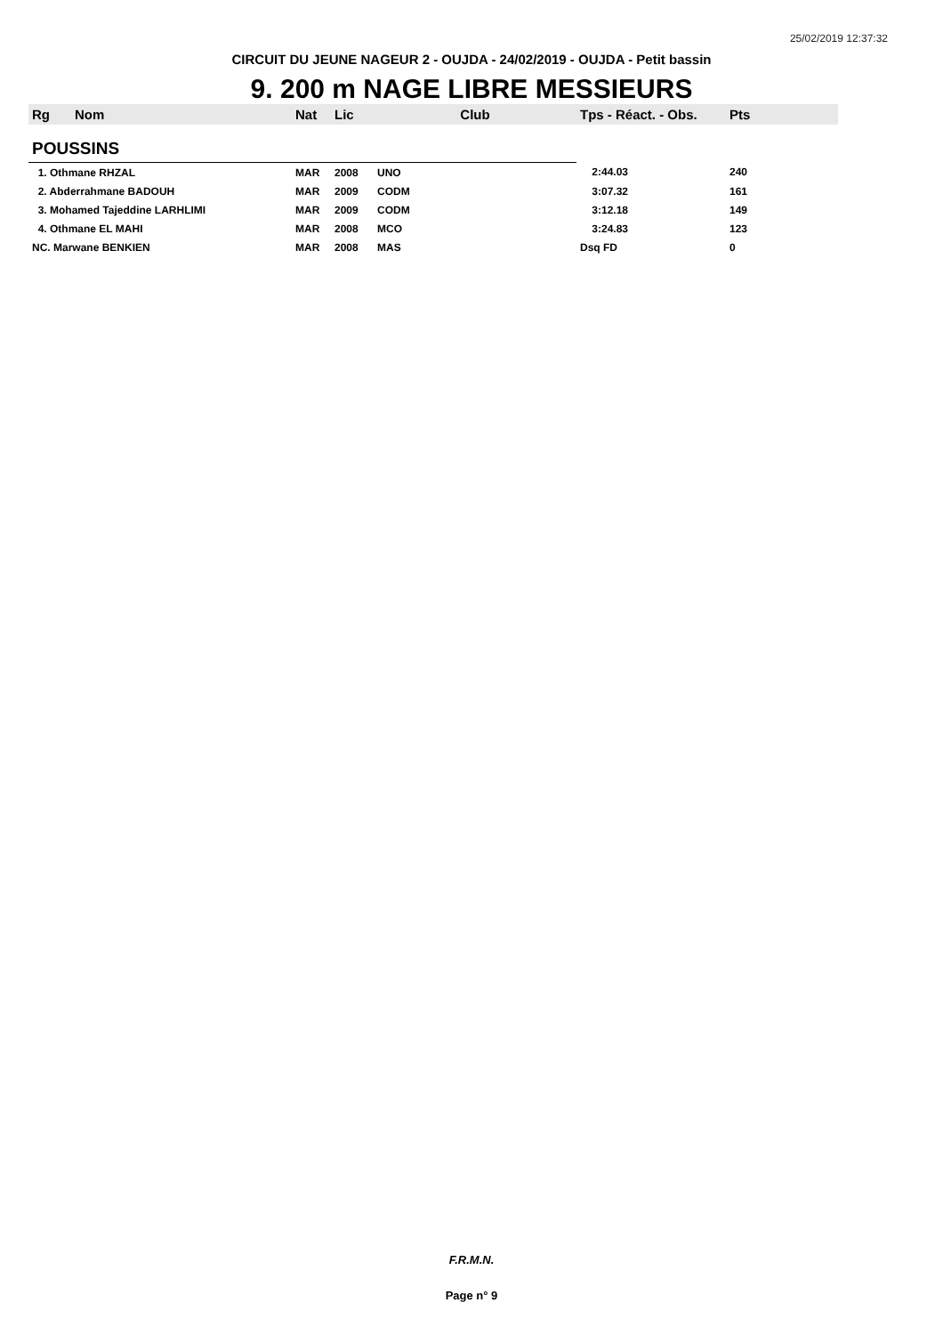25/02/2019 12:37:32
CIRCUIT DU JEUNE NAGEUR 2 - OUJDA - 24/02/2019 - OUJDA - Petit bassin
9. 200 m NAGE LIBRE MESSIEURS
| Rg | Nom | Nat | Lic | Club | Tps - Réact. - Obs. | Pts |
| --- | --- | --- | --- | --- | --- | --- |
| POUSSINS | | | | | | |
| 1. Othmane RHZAL | | MAR | 2008 | UNO | 2:44.03 | 240 |
| 2. Abderrahmane BADOUH | | MAR | 2009 | CODM | 3:07.32 | 161 |
| 3. Mohamed Tajeddine LARHLIMI | | MAR | 2009 | CODM | 3:12.18 | 149 |
| 4. Othmane EL MAHI | | MAR | 2008 | MCO | 3:24.83 | 123 |
| NC. Marwane BENKIEN | | MAR | 2008 | MAS | Dsq FD | 0 |
F.R.M.N.
Page n° 9